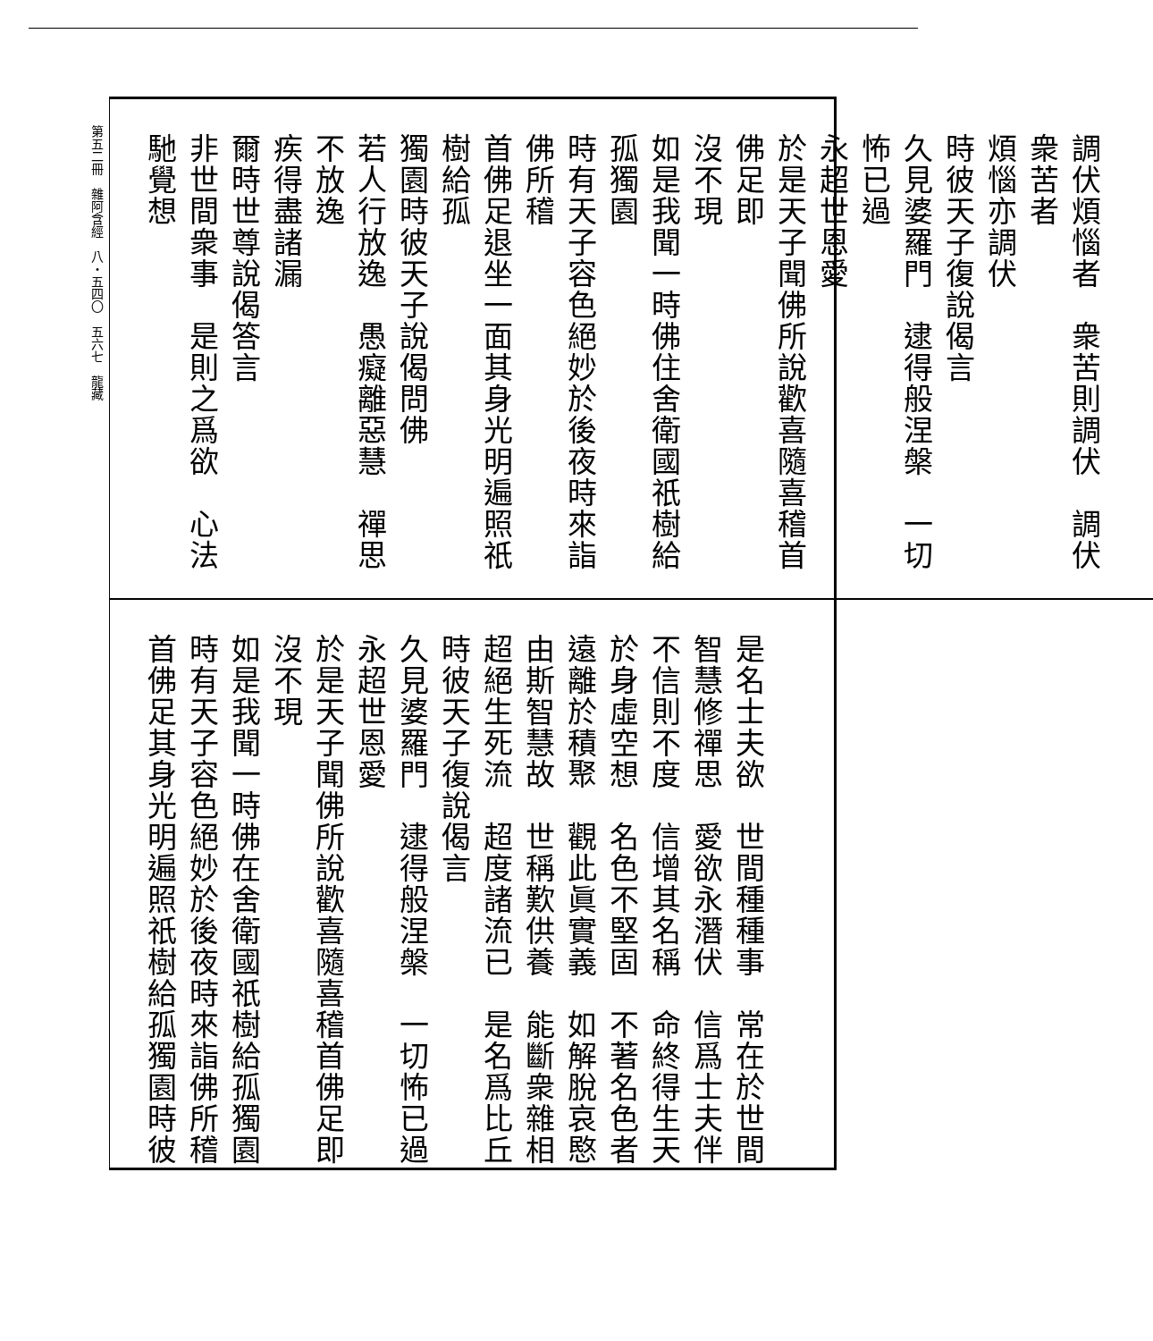第五二冊　雜阿含經　八・五四〇　五六七　龍藏
調伏煩惱者　衆苦則調伏　調伏衆苦者
煩惱亦調伏
時彼天子復說偈言
久見婆羅門　逮得般涅槃　一切怖已過
永超世恩愛
於是天子聞佛所說歡喜隨喜稽首佛足即
沒不現
如是我聞一時佛住舍衛國祇樹給孤獨園
時有天子容色絕妙於後夜時來詣佛所稽
首佛足退坐一面其身光明遍照祇樹給孤
獨園時彼天子說偈問佛
若人行放逸　愚癡離惡慧　禪思不放逸
疾得盡諸漏
爾時世尊說偈答言
非世間衆事　是則之爲欲　心法馳覺想
是名士夫欲　世間種種事　常在於世間
智慧修禪思　愛欲永潛伏　信爲士夫伴
不信則不度　信增其名稱　命終得生天
於身虛空想　名色不堅固　不著名色者
遠離於積聚　觀此眞實義　如解脫哀愍
由斯智慧故　世稱歎供養　能斷衆雜相
超絕生死流　超度諸流已　是名爲比丘
時彼天子復說偈言
久見婆羅門　逮得般涅槃　一切怖已過
永超世恩愛
於是天子聞佛所說歡喜隨喜稽首佛足即
沒不現
如是我聞一時佛在舍衛國祇樹給孤獨園
時有天子容色絕妙於後夜時來詣佛所稽
首佛足其身光明遍照祇樹給孤獨園時彼